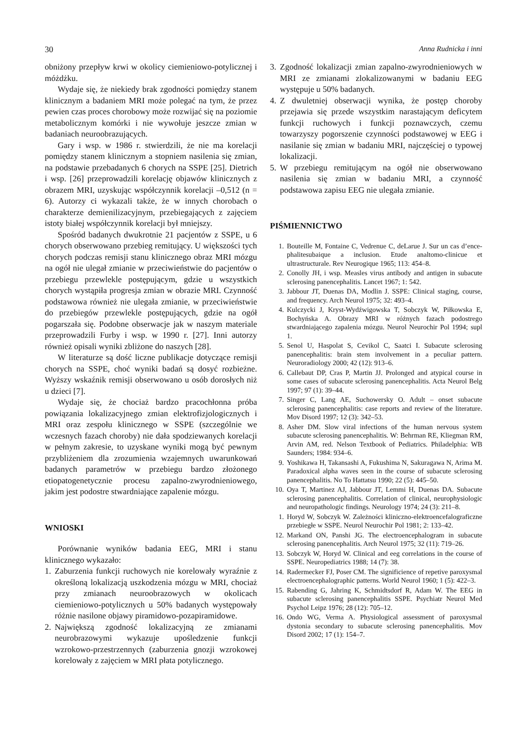30 Anna Rudnicka i inni
obniżony przepływ krwi w okolicy ciemieniowo-potylicznej i móżdżku.
Wydaje się, że niekiedy brak zgodności pomiędzy stanem klinicznym a badaniem MRI może polegać na tym, że przez pewien czas proces chorobowy może rozwijać się na poziomie metabolicznym komórki i nie wywołuje jeszcze zmian w badaniach neuroobrazujących.
Gary i wsp. w 1986 r. stwierdzili, że nie ma korelacji pomiędzy stanem klinicznym a stopniem nasilenia się zmian, na podstawie przebadanych 6 chorych na SSPE [25]. Dietrich i wsp. [26] przeprowadzili korelację objawów klinicznych z obrazem MRI, uzyskując współczynnik korelacji –0,512 (n = 6). Autorzy ci wykazali także, że w innych chorobach o charakterze demienilizacyjnym, przebiegających z zajęciem istoty białej współczynnik korelacji był mniejszy.
Spośród badanych dwukrotnie 21 pacjentów z SSPE, u 6 chorych obserwowano przebieg remitujący. U większości tych chorych podczas remisji stanu klinicznego obraz MRI mózgu na ogół nie ulegał zmianie w przeciwieństwie do pacjentów o przebiegu przewlekle postępującym, gdzie u wszystkich chorych wystąpiła progresja zmian w obrazie MRI. Czynność podstawowa również nie ulegała zmianie, w przeciwieństwie do przebiegów przewlekle postępujących, gdzie na ogół pogarszała się. Podobne obserwacje jak w naszym materiale przeprowadzili Furby i wsp. w 1990 r. [27]. Inni autorzy również opisali wyniki zbliżone do naszych [28].
W literaturze są dość liczne publikacje dotyczące remisji chorych na SSPE, choć wyniki badań są dosyć rozbieżne. Wyższy wskaźnik remisji obserwowano u osób dorosłych niż u dzieci [7].
Wydaje się, że chociaż bardzo pracochłonna próba powiązania lokalizacyjnego zmian elektrofizjologicznych i MRI oraz zespołu klinicznego w SSPE (szczególnie we wczesnych fazach choroby) nie dała spodziewanych korelacji w pełnym zakresie, to uzyskane wyniki mogą być pewnym przybliżeniem dla zrozumienia wzajemnych uwarunkowań badanych parametrów w przebiegu bardzo złożonego etiopatogenetycznie procesu zapalno-zwyrodnieniowego, jakim jest podostre stwardniające zapalenie mózgu.
WNIOSKI
Porównanie wyników badania EEG, MRI i stanu klinicznego wykazało:
1. Zaburzenia funkcji ruchowych nie korelowały wyraźnie z określoną lokalizacją uszkodzenia mózgu w MRI, chociaż przy zmianach neuroobrazowych w okolicach ciemieniowo-potylicznych u 50% badanych występowały różnie nasilone objawy piramidowo-pozapiramidowe.
2. Największą zgodność lokalizacyjną ze zmianami neurobrazowymi wykazuje upośledzenie funkcji wzrokowo-przestrzennych (zaburzenia gnozji wzrokowej korelowały z zajęciem w MRI płata potylicznego.
3. Zgodność lokalizacji zmian zapalno-zwyrodnieniowych w MRI ze zmianami zlokalizowanymi w badaniu EEG występuje u 50% badanych.
4. Z dwuletniej obserwacji wynika, że postęp choroby przejawia się przede wszystkim narastającym deficytem funkcji ruchowych i funkcji poznawczych, czemu towarzyszy pogorszenie czynności podstawowej w EEG i nasilanie się zmian w badaniu MRI, najczęściej o typowej lokalizacji.
5. W przebiegu remitującym na ogół nie obserwowano nasilenia się zmian w badaniu MRI, a czynność podstawowa zapisu EEG nie ulegała zmianie.
PIŚMIENNICTWO
1. Bouteille M, Fontaine C, Vedrenue C, deLarue J. Sur un cas d’ence-phalitesubaique a inclusion. Etude analtomo-clinicue et ultrastructurale. Rev Neurogique 1965; 113: 454–8.
2. Conolly JH, i wsp. Measles virus antibody and antigen in subacute sclerosing panencephalitis. Lancet 1967; 1: 542.
3. Jabbour JT, Duenas DA, Modlin J. SSPE: Clinical staging, course, and frequency. Arch Neurol 1975; 32: 493–4.
4. Kulczycki J, Kryst-Wydźwigowska T, Sobczyk W, Piłkowska E, Bochyńska A. Obrazy MRI w różnych fazach podostrego stwardniającego zapalenia mózgu. Neurol Neurochir Pol 1994; supl 1.
5. Senol U, Haspolat S, Cevikol C, Saatci I. Subacute sclerosing panencephalitis: brain stem involvement in a peculiar pattern. Neuroradiology 2000; 42 (12): 913–6.
6. Callebaut DP, Cras P, Martin JJ. Prolonged and atypical course in some cases of subacute sclerosing panencephalitis. Acta Neurol Belg 1997; 97 (1): 39–44.
7. Singer C, Lang AE, Suchowersky O. Adult – onset subacute sclerosing panencephalitis: case reports and review of the literature. Mov Disord 1997; 12 (3): 342–53.
8. Asher DM. Slow viral infections of the human nervous system subacute sclerosing panencephalitis. W: Behrman RE, Kliegman RM, Arvin AM, red. Nelson Textbook of Pediatrics. Philadelphia: WB Saunders; 1984: 934–6.
9. Yoshikawa H, Takansashi A, Fukushima N, Sakuragawa N, Arima M. Paradoxical alpha waves seen in the course of subacute sclerosing panencephalitis. No To Hattatsu 1990; 22 (5): 445–50.
10. Oya T, Martinez AJ, Jabbour JT, Lemmi H, Duenas DA. Subacute sclerosing panencephalitis. Correlation of clinical, neurophysiologic and neuropathologic findings. Neurology 1974; 24 (3): 211–8.
1. Horyd W, Sobczyk W. Zależności kliniczno-elektroencefalograficzne przebiegłe w SSPE. Neurol Neurochir Pol 1981; 2: 133–42.
12. Markand ON, Panshi JG. The electroencephalogram in subacute sclerosing panencephalitis. Arch Neurol 1975; 32 (11): 719–26.
13. Sobczyk W, Horyd W. Clinical and eeg correlations in the course of SSPE. Neuropediatrics 1988; 14 (7): 38.
14. Radermecker FJ, Poser CM. The significience of repetive paroxysmal electroencephalographic patterns. World Neurol 1960; 1 (5): 422–3.
15. Rabending G, Jahring K, Schmidtsdorf R, Adam W. The EEG in subacute sclerosing panencephalitis SSPE. Psychiatr Neurol Med Psychol Leipz 1976; 28 (12): 705–12.
16. Ondo WG, Verma A. Physiological assessment of paroxysmal dystonia secondary to subacute sclerosing panencephalitis. Mov Disord 2002; 17 (1): 154–7.